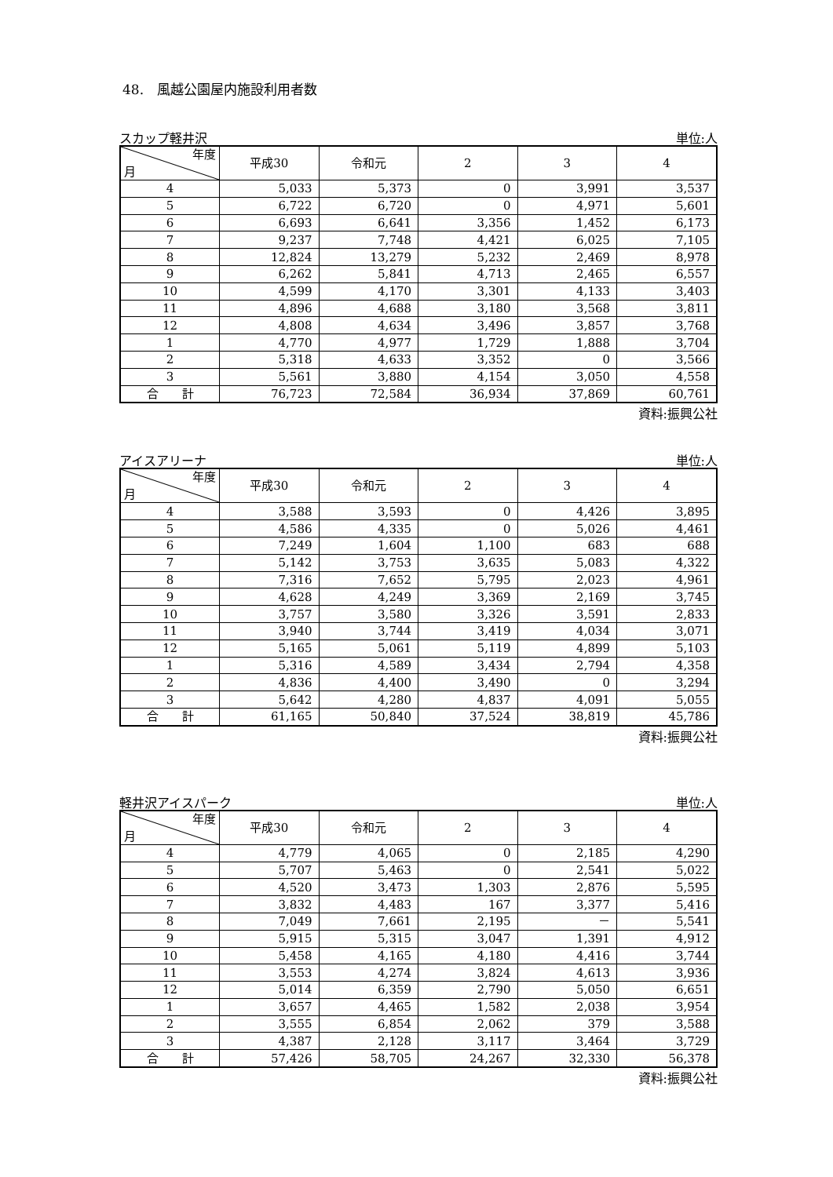48.　風越公園屋内施設利用者数
スカップ軽井沢 単位:人
| 年度 月 | 平成30 | 令和元 | 2 | 3 | 4 |
| --- | --- | --- | --- | --- | --- |
| 4 | 5,033 | 5,373 | 0 | 3,991 | 3,537 |
| 5 | 6,722 | 6,720 | 0 | 4,971 | 5,601 |
| 6 | 6,693 | 6,641 | 3,356 | 1,452 | 6,173 |
| 7 | 9,237 | 7,748 | 4,421 | 6,025 | 7,105 |
| 8 | 12,824 | 13,279 | 5,232 | 2,469 | 8,978 |
| 9 | 6,262 | 5,841 | 4,713 | 2,465 | 6,557 |
| 10 | 4,599 | 4,170 | 3,301 | 4,133 | 3,403 |
| 11 | 4,896 | 4,688 | 3,180 | 3,568 | 3,811 |
| 12 | 4,808 | 4,634 | 3,496 | 3,857 | 3,768 |
| 1 | 4,770 | 4,977 | 1,729 | 1,888 | 3,704 |
| 2 | 5,318 | 4,633 | 3,352 | 0 | 3,566 |
| 3 | 5,561 | 3,880 | 4,154 | 3,050 | 4,558 |
| 合 計 | 76,723 | 72,584 | 36,934 | 37,869 | 60,761 |
資料:振興公社
アイスアリーナ 単位:人
| 年度 月 | 平成30 | 令和元 | 2 | 3 | 4 |
| --- | --- | --- | --- | --- | --- |
| 4 | 3,588 | 3,593 | 0 | 4,426 | 3,895 |
| 5 | 4,586 | 4,335 | 0 | 5,026 | 4,461 |
| 6 | 7,249 | 1,604 | 1,100 | 683 | 688 |
| 7 | 5,142 | 3,753 | 3,635 | 5,083 | 4,322 |
| 8 | 7,316 | 7,652 | 5,795 | 2,023 | 4,961 |
| 9 | 4,628 | 4,249 | 3,369 | 2,169 | 3,745 |
| 10 | 3,757 | 3,580 | 3,326 | 3,591 | 2,833 |
| 11 | 3,940 | 3,744 | 3,419 | 4,034 | 3,071 |
| 12 | 5,165 | 5,061 | 5,119 | 4,899 | 5,103 |
| 1 | 5,316 | 4,589 | 3,434 | 2,794 | 4,358 |
| 2 | 4,836 | 4,400 | 3,490 | 0 | 3,294 |
| 3 | 5,642 | 4,280 | 4,837 | 4,091 | 5,055 |
| 合 計 | 61,165 | 50,840 | 37,524 | 38,819 | 45,786 |
資料:振興公社
軽井沢アイスパーク 単位:人
| 年度 月 | 平成30 | 令和元 | 2 | 3 | 4 |
| --- | --- | --- | --- | --- | --- |
| 4 | 4,779 | 4,065 | 0 | 2,185 | 4,290 |
| 5 | 5,707 | 5,463 | 0 | 2,541 | 5,022 |
| 6 | 4,520 | 3,473 | 1,303 | 2,876 | 5,595 |
| 7 | 3,832 | 4,483 | 167 | 3,377 | 5,416 |
| 8 | 7,049 | 7,661 | 2,195 | － | 5,541 |
| 9 | 5,915 | 5,315 | 3,047 | 1,391 | 4,912 |
| 10 | 5,458 | 4,165 | 4,180 | 4,416 | 3,744 |
| 11 | 3,553 | 4,274 | 3,824 | 4,613 | 3,936 |
| 12 | 5,014 | 6,359 | 2,790 | 5,050 | 6,651 |
| 1 | 3,657 | 4,465 | 1,582 | 2,038 | 3,954 |
| 2 | 3,555 | 6,854 | 2,062 | 379 | 3,588 |
| 3 | 4,387 | 2,128 | 3,117 | 3,464 | 3,729 |
| 合 計 | 57,426 | 58,705 | 24,267 | 32,330 | 56,378 |
資料:振興公社